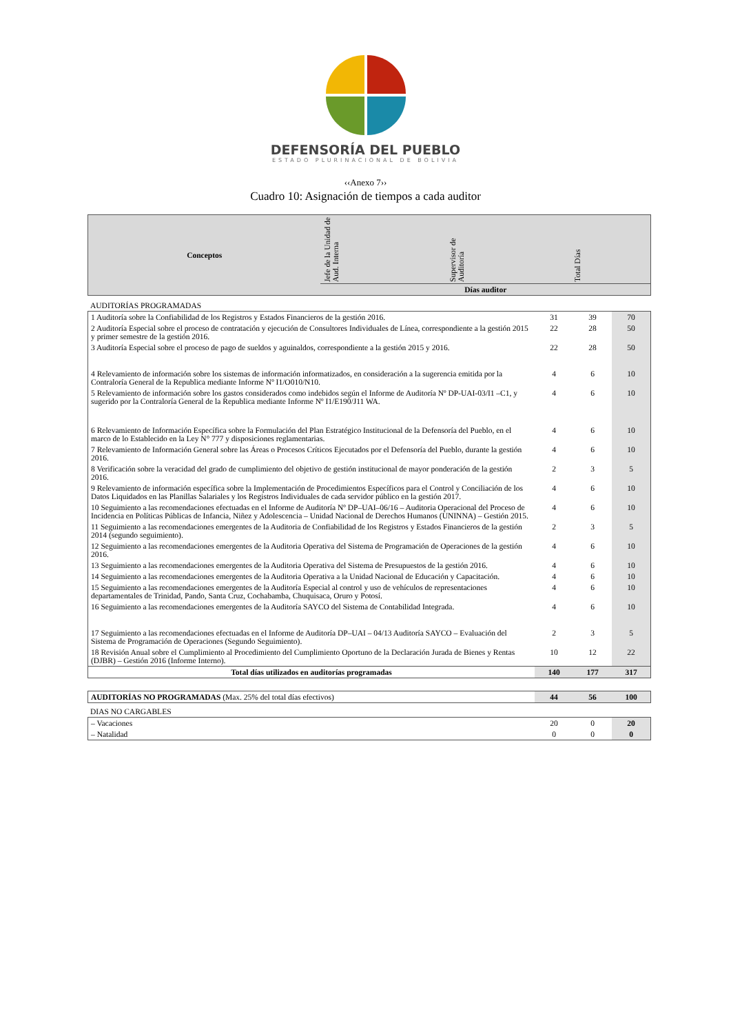DEFENSORÍA DEL PUEBLO
ESTADO PLURINACIONAL DE BOLIVIA
‹‹Anexo 7››
Cuadro 10: Asignación de tiempos a cada auditor
| Conceptos | Jefe de la Unidad de Aud. Interna | Supervisor de Auditoría | Total Días |
| --- | --- | --- | --- |
| | Días auditor | | |
| AUDITORÍAS PROGRAMADAS |
| 1 Auditoría sobre la Confiabilidad de los Registros y Estados Financieros de la gestión 2016. | 31 | 39 | 70 |
| 2 Auditoría Especial sobre el proceso de contratación y ejecución de Consultores Individuales de Línea, correspondiente a la gestión 2015 y primer semestre de la gestión 2016. | 22 | 28 | 50 |
| 3 Auditoría Especial sobre el proceso de pago de sueldos y aguinaldos, correspondiente a la gestión 2015 y 2016. | 22 | 28 | 50 |
| 4 Relevamiento de información sobre los sistemas de información informatizados, en consideración a la sugerencia emitida por la Contraloría General de la Republica mediante Informe Nº I1/O010/N10. | 4 | 6 | 10 |
| 5 Relevamiento de información sobre los gastos considerados como indebidos según el Informe de Auditoría Nº DP-UAI-03/I1 –C1, y sugerido por la Contraloría General de la Republica mediante Informe Nº I1/E190/J11 WA. | 4 | 6 | 10 |
| 6 Relevamiento de Información Específica sobre la Formulación del Plan Estratégico Institucional de la Defensoría del Pueblo, en el marco de lo Establecido en la Ley N° 777 y disposiciones reglamentarias. | 4 | 6 | 10 |
| 7 Relevamiento de Información General sobre las Áreas o Procesos Críticos Ejecutados por el Defensoría del Pueblo, durante la gestión 2016. | 4 | 6 | 10 |
| 8 Verificación sobre la veracidad del grado de cumplimiento del objetivo de gestión institucional de mayor ponderación de la gestión 2016. | 2 | 3 | 5 |
| 9 Relevamiento de información específica sobre la Implementación de Procedimientos Específicos para el Control y Conciliación de los Datos Liquidados en las Planillas Salariales y los Registros Individuales de cada servidor público en la gestión 2017. | 4 | 6 | 10 |
| 10 Seguimiento a las recomendaciones efectuadas en el Informe de Auditoría Nº DP–UAI–06/16 – Auditoria Operacional del Proceso de Incidencia en Políticas Públicas de Infancia, Niñez y Adolescencia – Unidad Nacional de Derechos Humanos (UNINNA) – Gestión 2015. | 4 | 6 | 10 |
| 11 Seguimiento a las recomendaciones emergentes de la Auditoria de Confiabilidad de los Registros y Estados Financieros de la gestión 2014 (segundo seguimiento). | 2 | 3 | 5 |
| 12 Seguimiento a las recomendaciones emergentes de la Auditoria Operativa del Sistema de Programación de Operaciones de la gestión 2016. | 4 | 6 | 10 |
| 13 Seguimiento a las recomendaciones emergentes de la Auditoria Operativa del Sistema de Presupuestos de la gestión 2016. | 4 | 6 | 10 |
| 14 Seguimiento a las recomendaciones emergentes de la Auditoria Operativa a la Unidad Nacional de Educación y Capacitación. | 4 | 6 | 10 |
| 15 Seguimiento a las recomendaciones emergentes de la Auditoría Especial al control y uso de vehículos de representaciones departamentales de Trinidad, Pando, Santa Cruz, Cochabamba, Chuquisaca, Oruro y Potosí. | 4 | 6 | 10 |
| 16 Seguimiento a las recomendaciones emergentes de la Auditoría SAYCO del Sistema de Contabilidad Integrada. | 4 | 6 | 10 |
| 17 Seguimiento a las recomendaciones efectuadas en el Informe de Auditoría DP–UAI – 04/13 Auditoría SAYCO – Evaluación del Sistema de Programación de Operaciones (Segundo Seguimiento). | 2 | 3 | 5 |
| 18 Revisión Anual sobre el Cumplimiento al Procedimiento del Cumplimiento Oportuno de la Declaración Jurada de Bienes y Rentas (DJBR) – Gestión 2016 (Informe Interno). | 10 | 12 | 22 |
| Total días utilizados en auditorías programadas | 140 | 177 | 317 |
| AUDITORÍAS NO PROGRAMADAS (Max. 25% del total días efectivos) | 44 | 56 | 100 |
| DIAS NO CARGABLES |
| – Vacaciones | 20 | 0 | 20 |
| – Natalidad | 0 | 0 | 0 |